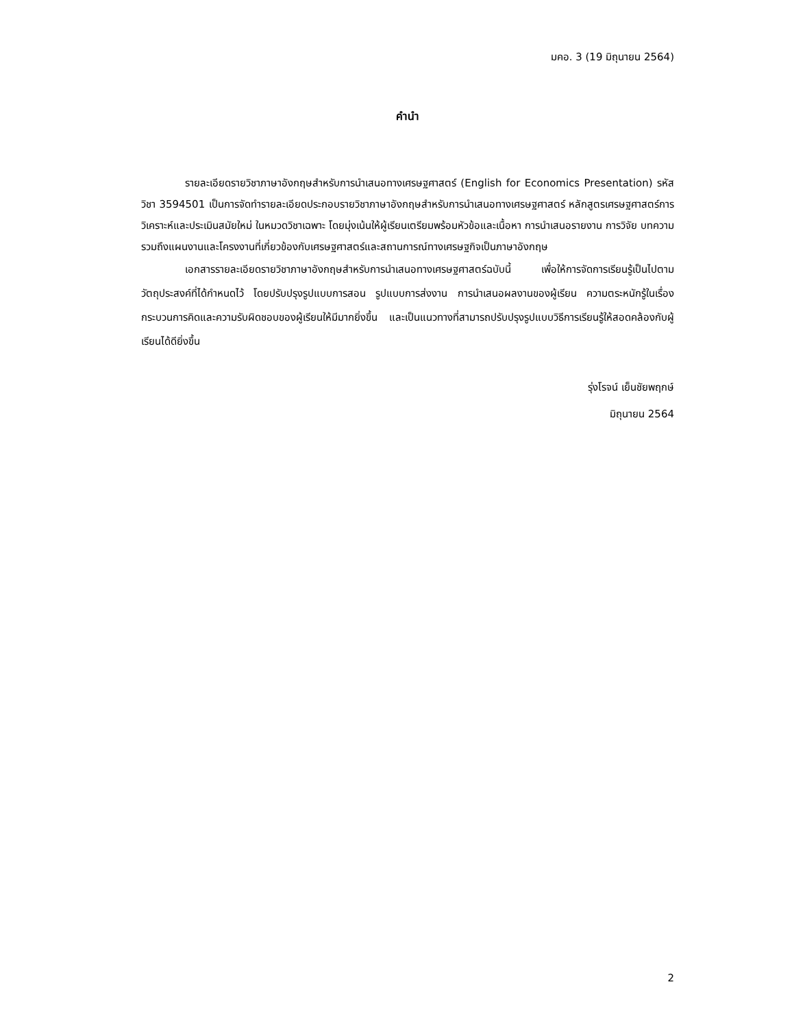มคอ. 3 (19 มิถุนายน 2564)
คำนำ
รายละเอียดรายวิชาภาษาอังกฤษสำหรับการนำเสนอทางเศรษฐศาสตร์ (English for Economics Presentation) รหัสวิชา 3594501 เป็นการจัดทำรายละเอียดประกอบรายวิชาภาษาอังกฤษสำหรับการนำเสนอทางเศรษฐศาสตร์ หลักสูตรเศรษฐศาสตร์การวิเคราะห์และประเมินสมัยใหม่ ในหมวดวิชาเฉพาะ โดยมุ่งเน้นให้ผู้เรียนเตรียมพร้อมหัวข้อและเนื้อหา การนำเสนอรายงาน การวิจัย บทความ รวมถึงแผนงานและโครงงานที่เกี่ยวข้องกับเศรษฐศาสตร์และสถานการณ์ทางเศรษฐกิจเป็นภาษาอังกฤษ
เอกสารรายละเอียดรายวิชาภาษาอังกฤษสำหรับการนำเสนอทางเศรษฐศาสตร์ฉบับนี้ เพื่อให้การจัดการเรียนรู้เป็นไปตามวัตถุประสงค์ที่ได้กำหนดไว้ โดยปรับปรุงรูปแบบการสอน รูปแบบการส่งงาน การนำเสนอผลงานของผู้เรียน ความตระหนักรู้ในเรื่องกระบวนการคิดและความรับผิดชอบของผู้เรียนให้มีมากยิ่งขึ้น และเป็นแนวทางที่สามารถปรับปรุงรูปแบบวิธีการเรียนรู้ให้สอดคล้องกับผู้เรียนได้ดียิ่งขึ้น
รุ่งโรจน์ เย็นชัยพฤกษ์
มิถุนายน 2564
2